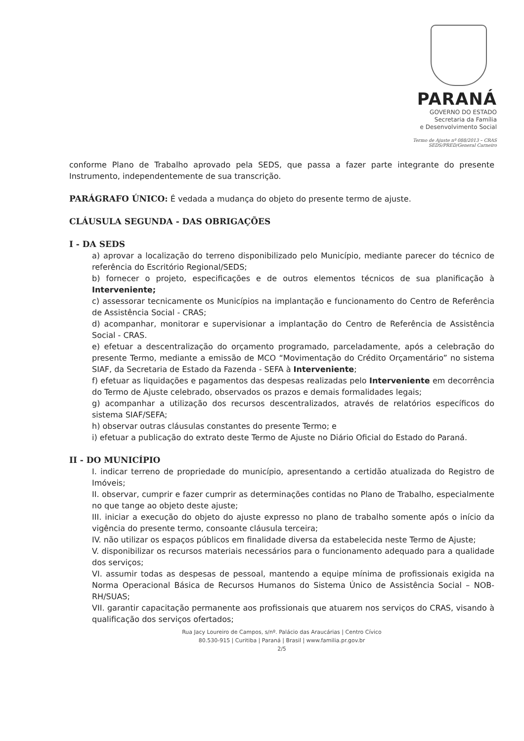PARANÁ
GOVERNO DO ESTADO
Secretaria da Família
e Desenvolvimento Social
Termo de Ajuste nº 088/2013 – CRAS
SEDS/PRED/General Carneiro
conforme Plano de Trabalho aprovado pela SEDS, que passa a fazer parte integrante do presente Instrumento, independentemente de sua transcrição.
PARÁGRAFO ÚNICO: É vedada a mudança do objeto do presente termo de ajuste.
CLÁUSULA SEGUNDA - DAS OBRIGAÇÕES
I - DA SEDS
a) aprovar a localização do terreno disponibilizado pelo Município, mediante parecer do técnico de referência do Escritório Regional/SEDS;
b) fornecer o projeto, especificações e de outros elementos técnicos de sua planificação à Interveniente;
c) assessorar tecnicamente os Municípios na implantação e funcionamento do Centro de Referência de Assistência Social - CRAS;
d) acompanhar, monitorar e supervisionar a implantação do Centro de Referência de Assistência Social - CRAS.
e) efetuar a descentralização do orçamento programado, parceladamente, após a celebração do presente Termo, mediante a emissão de MCO “Movimentação do Crédito Orçamentário” no sistema SIAF, da Secretaria de Estado da Fazenda - SEFA à Interveniente;
f) efetuar as liquidações e pagamentos das despesas realizadas pelo Interveniente em decorrência do Termo de Ajuste celebrado, observados os prazos e demais formalidades legais;
g) acompanhar a utilização dos recursos descentralizados, através de relatórios específicos do sistema SIAF/SEFA;
h) observar outras cláusulas constantes do presente Termo; e
i) efetuar a publicação do extrato deste Termo de Ajuste no Diário Oficial do Estado do Paraná.
II - DO MUNICÍPIO
I. indicar terreno de propriedade do município, apresentando a certidão atualizada do Registro de Imóveis;
II. observar, cumprir e fazer cumprir as determinações contidas no Plano de Trabalho, especialmente no que tange ao objeto deste ajuste;
III. iniciar a execução do objeto do ajuste expresso no plano de trabalho somente após o início da vigência do presente termo, consoante cláusula terceira;
IV. não utilizar os espaços públicos em finalidade diversa da estabelecida neste Termo de Ajuste;
V. disponibilizar os recursos materiais necessários para o funcionamento adequado para a qualidade dos serviços;
VI. assumir todas as despesas de pessoal, mantendo a equipe mínima de profissionais exigida na Norma Operacional Básica de Recursos Humanos do Sistema Único de Assistência Social – NOB-RH/SUAS;
VII. garantir capacitação permanente aos profissionais que atuarem nos serviços do CRAS, visando à qualificação dos serviços ofertados;
Rua Jacy Loureiro de Campos, s/nº. Palácio das Araucárias | Centro Cívico
80.530-915 | Curitiba | Paraná | Brasil | www.familia.pr.gov.br
2/5